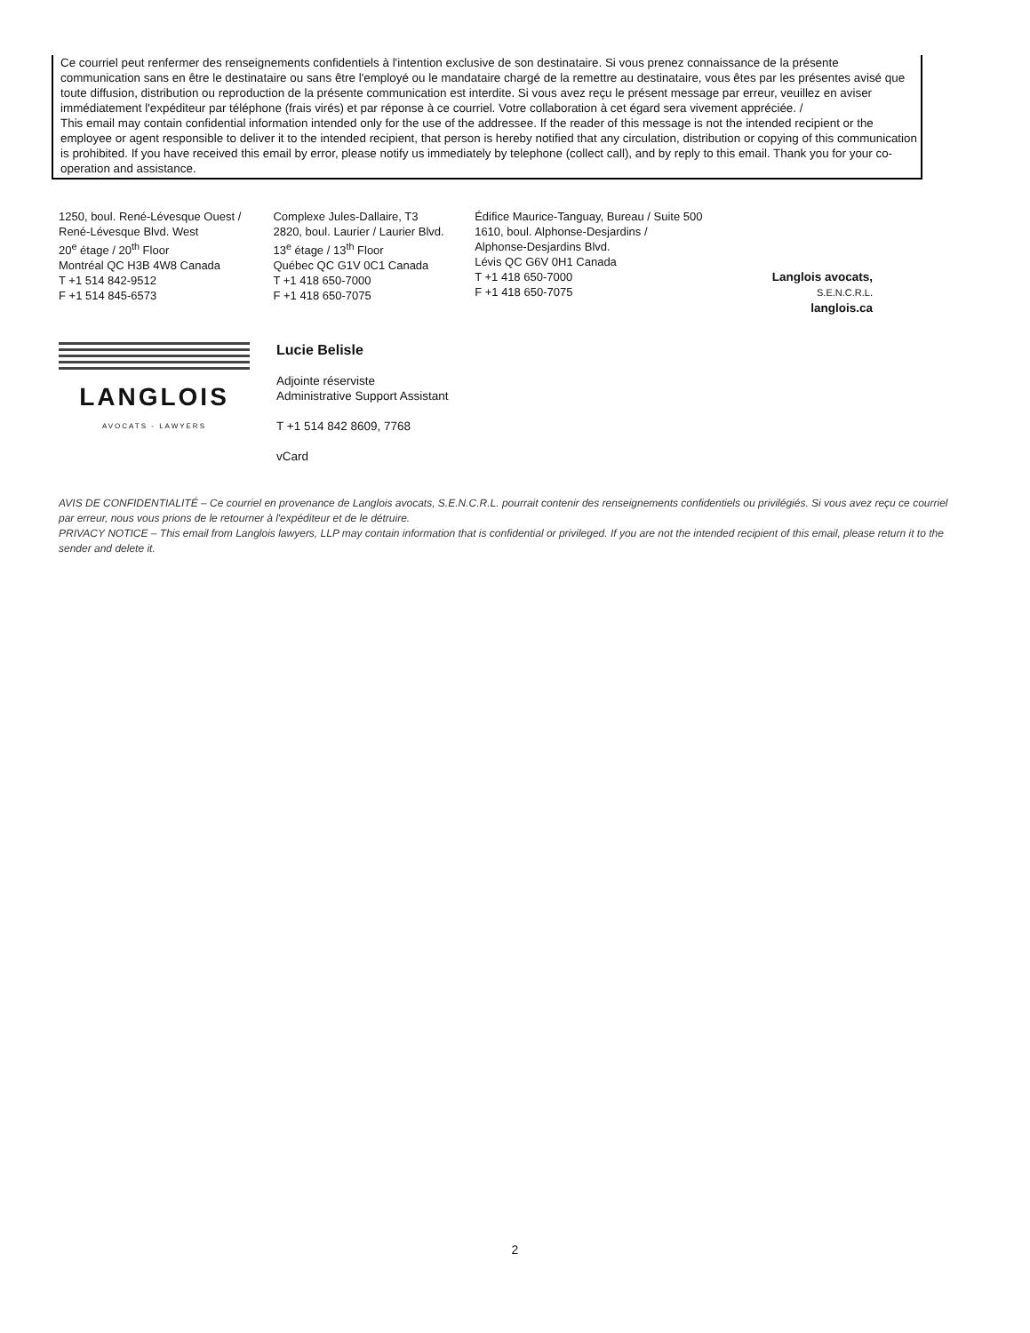Ce courriel peut renfermer des renseignements confidentiels à l'intention exclusive de son destinataire. Si vous prenez connaissance de la présente communication sans en être le destinataire ou sans être l'employé ou le mandataire chargé de la remettre au destinataire, vous êtes par les présentes avisé que toute diffusion, distribution ou reproduction de la présente communication est interdite. Si vous avez reçu le présent message par erreur, veuillez en aviser immédiatement l'expéditeur par téléphone (frais virés) et par réponse à ce courriel. Votre collaboration à cet égard sera vivement appréciée. /
This email may contain confidential information intended only for the use of the addressee. If the reader of this message is not the intended recipient or the employee or agent responsible to deliver it to the intended recipient, that person is hereby notified that any circulation, distribution or copying of this communication is prohibited. If you have received this email by error, please notify us immediately by telephone (collect call), and by reply to this email. Thank you for your co-operation and assistance.
1250, boul. René-Lévesque Ouest /
René-Lévesque Blvd. West
20<sup>e</sup> étage / 20<sup>th</sup> Floor
Montréal QC H3B 4W8 Canada
T +1 514 842-9512
F +1 514 845-6573
Complexe Jules-Dallaire, T3
2820, boul. Laurier / Laurier Blvd.
13<sup>e</sup> étage / 13<sup>th</sup> Floor
Québec QC G1V 0C1 Canada
T +1 418 650-7000
F +1 418 650-7075
Édifice Maurice-Tanguay, Bureau / Suite 500
1610, boul. Alphonse-Desjardins /
Alphonse-Desjardins Blvd.
Lévis QC G6V 0H1 Canada
T +1 418 650-7000
F +1 418 650-7075
Langlois avocats, S.E.N.C.R.L.
langlois.ca
LANGLOIS
AVOCATS - LAWYERS
Lucie Belisle
Adjointe réserviste
Administrative Support Assistant
T +1 514 842 8609, 7768
vCard
AVIS DE CONFIDENTIALITÉ – Ce courriel en provenance de Langlois avocats, S.E.N.C.R.L. pourrait contenir des renseignements confidentiels ou privilégiés. Si vous avez reçu ce courriel par erreur, nous vous prions de le retourner à l'expéditeur et de le détruire.
PRIVACY NOTICE – This email from Langlois lawyers, LLP may contain information that is confidential or privileged. If you are not the intended recipient of this email, please return it to the sender and delete it.
2